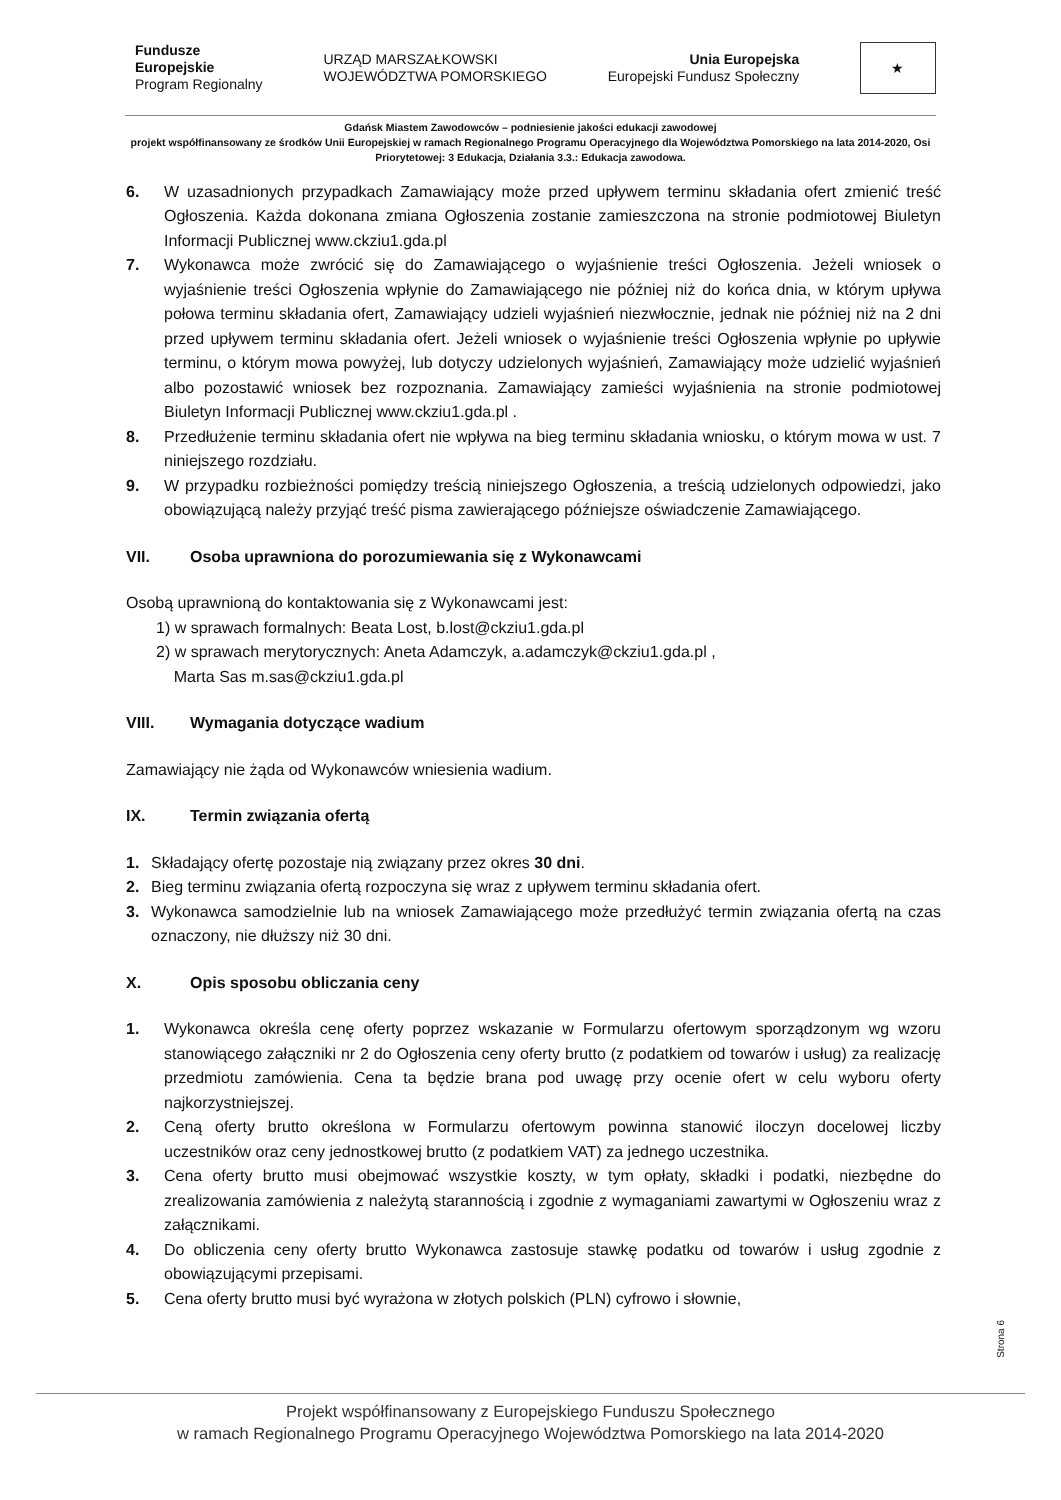Fundusze
Europejskie
Program Regionalny
URZĄD MARSZAŁKOWSKI
WOJEWÓDZTWA POMORSKIEGO
Unia Europejska
Europejski Fundusz Społeczny
★
Gdańsk Miastem Zawodowców – podniesienie jakości edukacji zawodowej
projekt współfinansowany ze środków Unii Europejskiej w ramach Regionalnego Programu Operacyjnego dla Województwa Pomorskiego na lata 2014-2020, Osi Priorytetowej: 3 Edukacja, Działania 3.3.: Edukacja zawodowa.
6. W uzasadnionych przypadkach Zamawiający może przed upływem terminu składania ofert zmienić treść Ogłoszenia. Każda dokonana zmiana Ogłoszenia zostanie zamieszczona na stronie podmiotowej Biuletyn Informacji Publicznej www.ckziu1.gda.pl
7. Wykonawca może zwrócić się do Zamawiającego o wyjaśnienie treści Ogłoszenia. Jeżeli wniosek o wyjaśnienie treści Ogłoszenia wpłynie do Zamawiającego nie później niż do końca dnia, w którym upływa połowa terminu składania ofert, Zamawiający udzieli wyjaśnień niezwłocznie, jednak nie później niż na 2 dni przed upływem terminu składania ofert. Jeżeli wniosek o wyjaśnienie treści Ogłoszenia wpłynie po upływie terminu, o którym mowa powyżej, lub dotyczy udzielonych wyjaśnień, Zamawiający może udzielić wyjaśnień albo pozostawić wniosek bez rozpoznania. Zamawiający zamieści wyjaśnienia na stronie podmiotowej Biuletyn Informacji Publicznej www.ckziu1.gda.pl .
8. Przedłużenie terminu składania ofert nie wpływa na bieg terminu składania wniosku, o którym mowa w ust. 7 niniejszego rozdziału.
9. W przypadku rozbieżności pomiędzy treścią niniejszego Ogłoszenia, a treścią udzielonych odpowiedzi, jako obowiązującą należy przyjąć treść pisma zawierającego późniejsze oświadczenie Zamawiającego.
VII. Osoba uprawniona do porozumiewania się z Wykonawcami
Osobą uprawnioną do kontaktowania się z Wykonawcami jest:
1) w sprawach formalnych: Beata Lost, b.lost@ckziu1.gda.pl
2) w sprawach merytorycznych: Aneta Adamczyk, a.adamczyk@ckziu1.gda.pl ,
Marta Sas m.sas@ckziu1.gda.pl
VIII. Wymagania dotyczące wadium
Zamawiający nie żąda od Wykonawców wniesienia wadium.
IX. Termin związania ofertą
1. Składający ofertę pozostaje nią związany przez okres 30 dni.
2. Bieg terminu związania ofertą rozpoczyna się wraz z upływem terminu składania ofert.
3. Wykonawca samodzielnie lub na wniosek Zamawiającego może przedłużyć termin związania ofertą na czas oznaczony, nie dłuższy niż 30 dni.
X. Opis sposobu obliczania ceny
1. Wykonawca określa cenę oferty poprzez wskazanie w Formularzu ofertowym sporządzonym wg wzoru stanowiącego załączniki nr 2 do Ogłoszenia ceny oferty brutto (z podatkiem od towarów i usług) za realizację przedmiotu zamówienia. Cena ta będzie brana pod uwagę przy ocenie ofert w celu wyboru oferty najkorzystniejszej.
2. Ceną oferty brutto określona w Formularzu ofertowym powinna stanowić iloczyn docelowej liczby uczestników oraz ceny jednostkowej brutto (z podatkiem VAT) za jednego uczestnika.
3. Cena oferty brutto musi obejmować wszystkie koszty, w tym opłaty, składki i podatki, niezbędne do zrealizowania zamówienia z należytą starannością i zgodnie z wymaganiami zawartymi w Ogłoszeniu wraz z załącznikami.
4. Do obliczenia ceny oferty brutto Wykonawca zastosuje stawkę podatku od towarów i usług zgodnie z obowiązującymi przepisami.
5. Cena oferty brutto musi być wyrażona w złotych polskich (PLN) cyfrowo i słownie,
Strona 6
Projekt współfinansowany z Europejskiego Funduszu Społecznego
w ramach Regionalnego Programu Operacyjnego Województwa Pomorskiego na lata 2014-2020